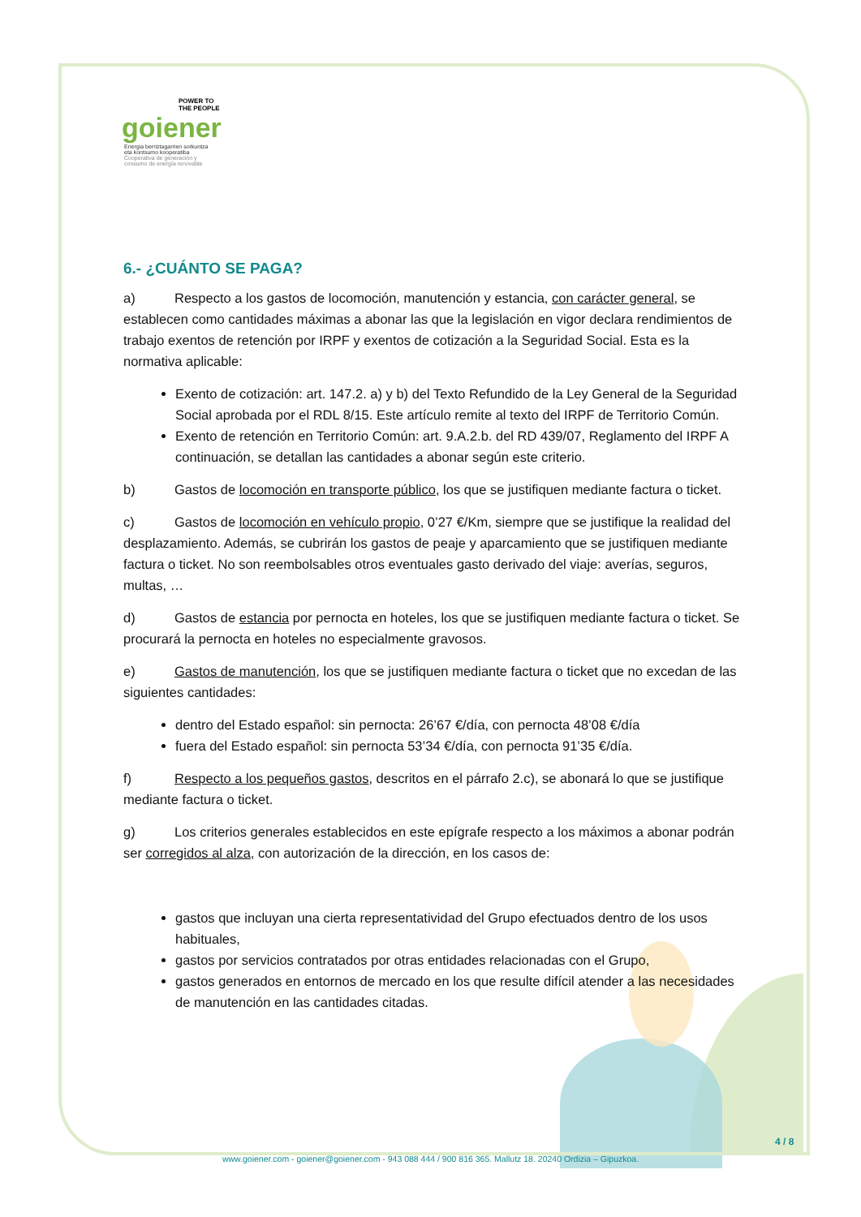POWER TO
THE PEOPLE
goiener
Energia berriztagarrien sorkuntza
eta kontsumo kooperatiba
Cooperativa de generación y
consumo de energía renovable
6.- ¿CUÁNTO SE PAGA?
a) Respecto a los gastos de locomoción, manutención y estancia, con carácter general, se establecen como cantidades máximas a abonar las que la legislación en vigor declara rendimientos de trabajo exentos de retención por IRPF y exentos de cotización a la Seguridad Social. Esta es la normativa aplicable:
Exento de cotización: art. 147.2. a) y b) del Texto Refundido de la Ley General de la Seguridad Social aprobada por el RDL 8/15. Este artículo remite al texto del IRPF de Territorio Común.
Exento de retención en Territorio Común: art. 9.A.2.b. del RD 439/07, Reglamento del IRPF A continuación, se detallan las cantidades a abonar según este criterio.
b) Gastos de locomoción en transporte público, los que se justifiquen mediante factura o ticket.
c) Gastos de locomoción en vehículo propio, 0’27 €/Km, siempre que se justifique la realidad del desplazamiento. Además, se cubrirán los gastos de peaje y aparcamiento que se justifiquen mediante factura o ticket. No son reembolsables otros eventuales gasto derivado del viaje: averías, seguros, multas, …
d) Gastos de estancia por pernocta en hoteles, los que se justifiquen mediante factura o ticket. Se procurará la pernocta en hoteles no especialmente gravosos.
e) Gastos de manutención, los que se justifiquen mediante factura o ticket que no excedan de las siguientes cantidades:
dentro del Estado español: sin pernocta: 26’67 €/día, con pernocta 48’08 €/día
fuera del Estado español: sin pernocta 53’34 €/día, con pernocta 91’35 €/día.
f) Respecto a los pequeños gastos, descritos en el párrafo 2.c), se abonará lo que se justifique mediante factura o ticket.
g) Los criterios generales establecidos en este epígrafe respecto a los máximos a abonar podrán ser corregidos al alza, con autorización de la dirección, en los casos de:
gastos que incluyan una cierta representatividad del Grupo efectuados dentro de los usos habituales,
gastos por servicios contratados por otras entidades relacionadas con el Grupo,
gastos generados en entornos de mercado en los que resulte difícil atender a las necesidades de manutención en las cantidades citadas.
4 / 8
www.goiener.com - goiener@goiener.com - 943 088 444 / 900 816 365. Mallutz 18. 20240 Ordizia – Gipuzkoa.